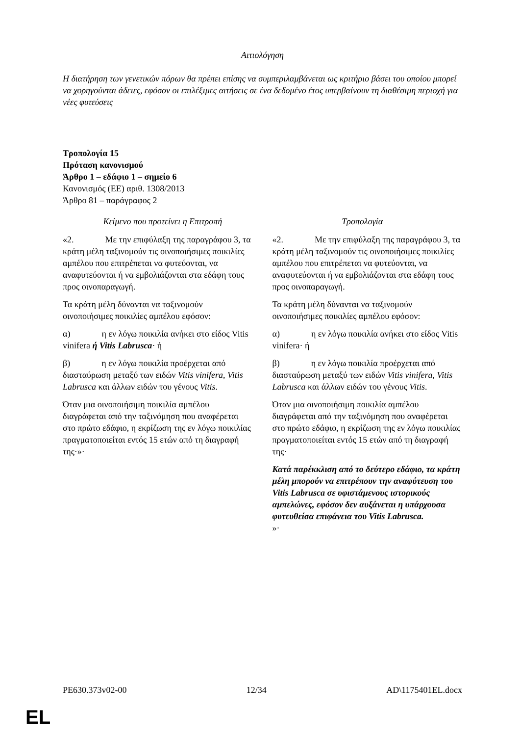Αιτιολόγηση
Η διατήρηση των γενετικών πόρων θα πρέπει επίσης να συμπεριλαμβάνεται ως κριτήριο βάσει του οποίου μπορεί να χορηγούνται άδειες, εφόσον οι επιλέξιμες αιτήσεις σε ένα δεδομένο έτος υπερβαίνουν τη διαθέσιμη περιοχή για νέες φυτεύσεις
Τροπολογία 15
Πρόταση κανονισμού
Άρθρο 1 – εδάφιο 1 – σημείο 6
Κανονισμός (ΕΕ) αριθ. 1308/2013
Άρθρο 81 – παράγραφος 2
| Κείμενο που προτείνει η Επιτροπή | Τροπολογία |
| --- | --- |
| «2. Με την επιφύλαξη της παραγράφου 3, τα κράτη μέλη ταξινομούν τις οινοποιήσιμες ποικιλίες αμπέλου που επιτρέπεται να φυτεύονται, να αναφυτεύονται ή να εμβολιάζονται στα εδάφη τους προς οινοπαραγωγή. Τα κράτη μέλη δύνανται να ταξινομούν οινοποιήσιμες ποικιλίες αμπέλου εφόσον: α) η εν λόγω ποικιλία ανήκει στο είδος Vitis vinifera ή Vitis Labrusca · ή β) η εν λόγω ποικιλία προέρχεται από διασταύρωση μεταξύ των ειδών Vitis vinifera , Vitis Labrusca και άλλων ειδών του γένους Vitis . Όταν μια οινοποιήσιμη ποικιλία αμπέλου διαγράφεται από την ταξινόμηση που αναφέρεται στο πρώτο εδάφιο, η εκρίζωση της εν λόγω ποικιλίας πραγματοποιείται εντός 15 ετών από τη διαγραφή της·»· | «2. Με την επιφύλαξη της παραγράφου 3, τα κράτη μέλη ταξινομούν τις οινοποιήσιμες ποικιλίες αμπέλου που επιτρέπεται να φυτεύονται, να αναφυτεύονται ή να εμβολιάζονται στα εδάφη τους προς οινοπαραγωγή. Τα κράτη μέλη δύνανται να ταξινομούν οινοποιήσιμες ποικιλίες αμπέλου εφόσον: α) η εν λόγω ποικιλία ανήκει στο είδος Vitis vinifera· ή β) η εν λόγω ποικιλία προέρχεται από διασταύρωση μεταξύ των ειδών Vitis vinifera , Vitis Labrusca και άλλων ειδών του γένους Vitis . Όταν μια οινοποιήσιμη ποικιλία αμπέλου διαγράφεται από την ταξινόμηση που αναφέρεται στο πρώτο εδάφιο, η εκρίζωση της εν λόγω ποικιλίας πραγματοποιείται εντός 15 ετών από τη διαγραφή της· Κατά παρέκκλιση από το δεύτερο εδάφιο, τα κράτη μέλη μπορούν να επιτρέπουν την αναφύτευση του Vitis Labrusca σε υφιστάμενους ιστορικούς αμπελώνες, εφόσον δεν αυξάνεται η υπάρχουσα φυτευθείσα επιφάνεια του Vitis Labrusca. »· |
PE630.373v02-00 12/34 AD\1175401EL.docx
EL